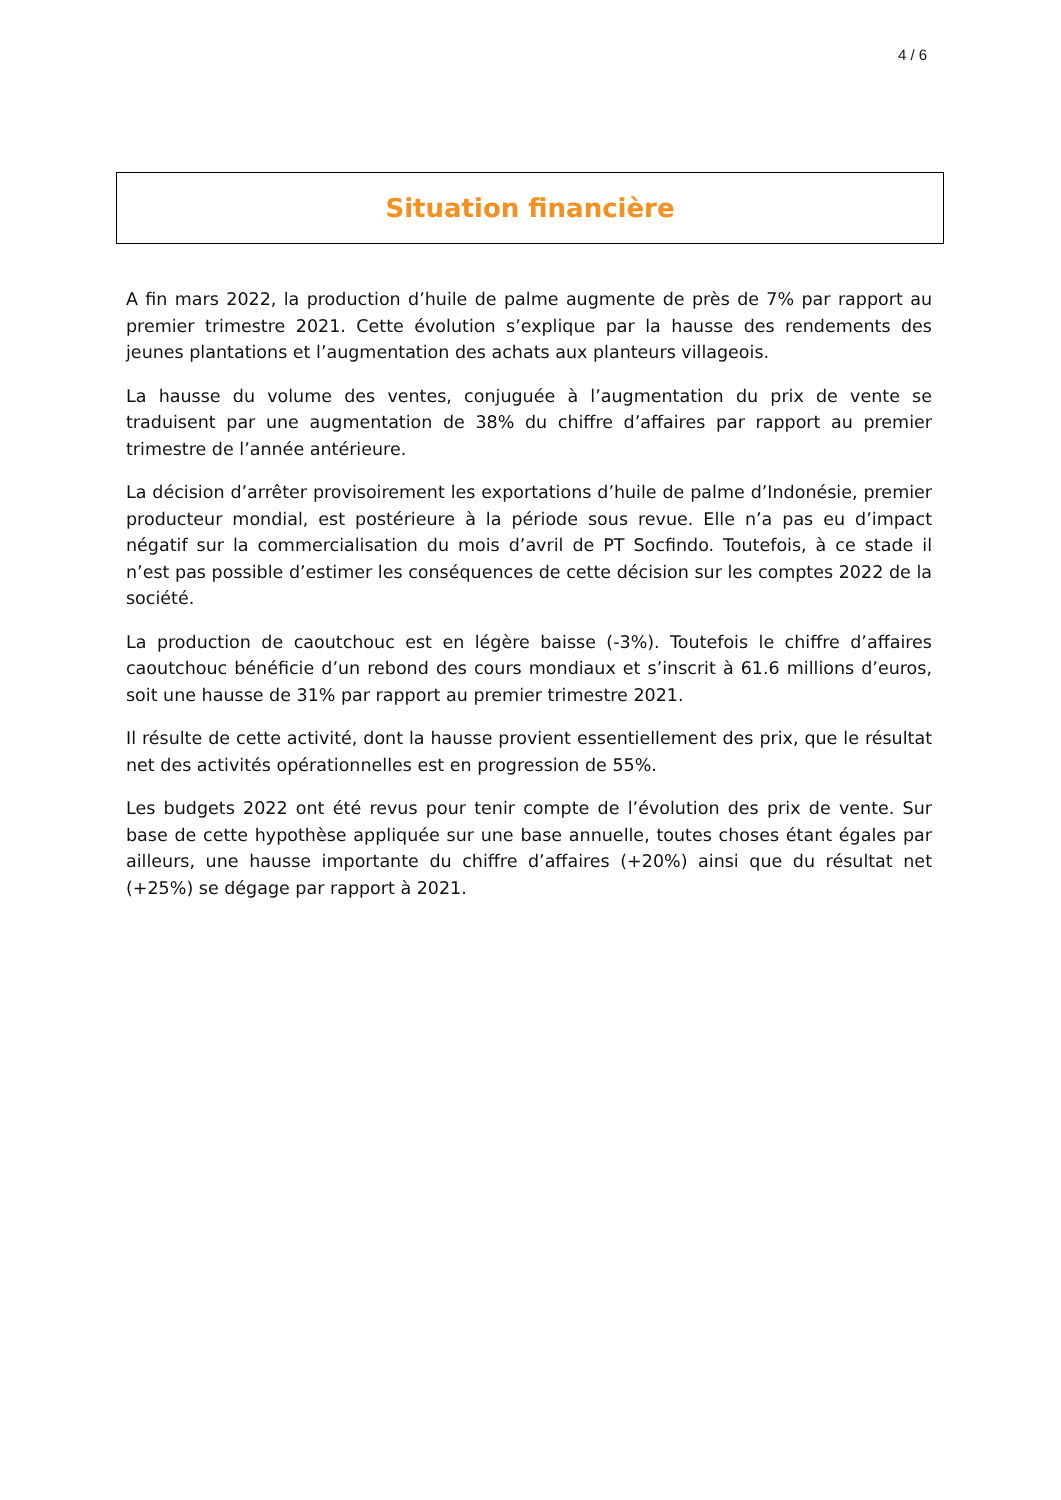4 / 6
Situation financière
A fin mars 2022, la production d’huile de palme augmente de près de 7% par rapport au premier trimestre 2021. Cette évolution s’explique par la hausse des rendements des jeunes plantations et l’augmentation des achats aux planteurs villageois.
La hausse du volume des ventes, conjuguée à l’augmentation du prix de vente se traduisent par une augmentation de 38% du chiffre d’affaires par rapport au premier trimestre de l’année antérieure.
La décision d’arrêter provisoirement les exportations d’huile de palme d’Indonésie, premier producteur mondial, est postérieure à la période sous revue. Elle n’a pas eu d’impact négatif sur la commercialisation du mois d’avril de PT Socfindo. Toutefois, à ce stade il n’est pas possible d’estimer les conséquences de cette décision sur les comptes 2022 de la société.
La production de caoutchouc est en légère baisse (-3%). Toutefois le chiffre d’affaires caoutchouc bénéficie d’un rebond des cours mondiaux et s’inscrit à 61.6 millions d’euros, soit une hausse de 31% par rapport au premier trimestre 2021.
Il résulte de cette activité, dont la hausse provient essentiellement des prix, que le résultat net des activités opérationnelles est en progression de 55%.
Les budgets 2022 ont été revus pour tenir compte de l’évolution des prix de vente. Sur base de cette hypothèse appliquée sur une base annuelle, toutes choses étant égales par ailleurs, une hausse importante du chiffre d’affaires (+20%) ainsi que du résultat net (+25%) se dégage par rapport à 2021.